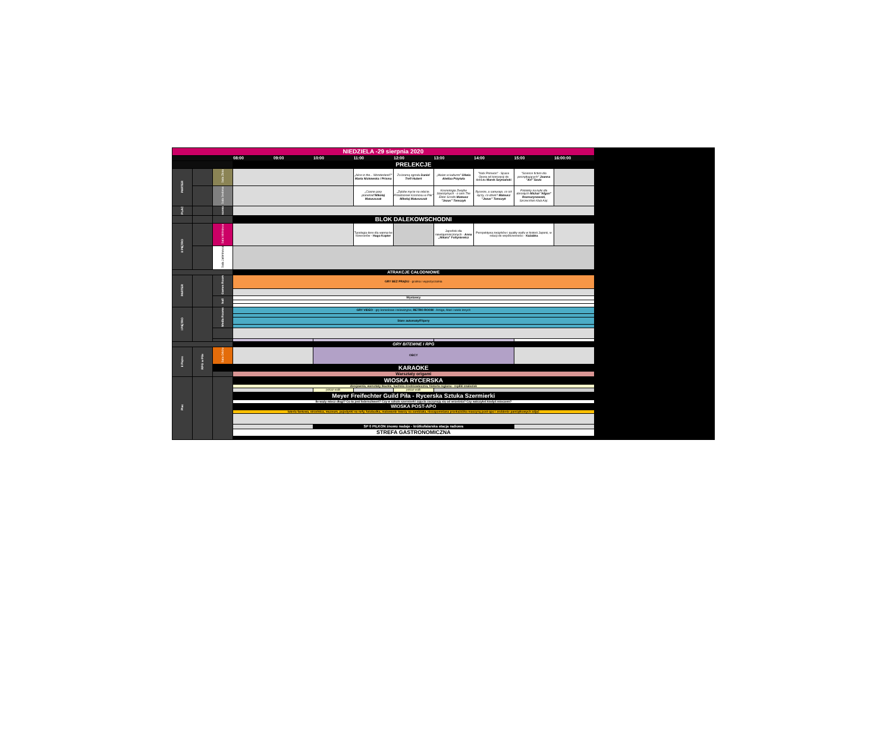| NIEDZIELA -29 sierpnia 2020 | | | | | | | | | | | |
| | | | 08:00 | 09:00 | 10:00 | 11:00 | 12:00 | 13:00 | 14:00 | 15:00 | 16:00:00 |
| | | | PRELEKCJE | | | | | | | | |
| PARTER | | Sala Złota | | | | „Alice in the... Wonderland?” Marta Nickowska / Prisma | Za bramą ogrodu Daniel Trefl Hubert | „Mulan w kulturze” Oliwia Aiwilaa Przytuła | "Nick Primeon" - Space Opera od koncepcji do debiutu Marek Szymański | "Science fiction dla początkujących" Joanna "Ari" Szulc | |
| | | Sala Srebrna | | | | „Ciasne pary planetoid” Mikołaj Matuszczak | „Zębów mycie na orbicie. Przedsionek Kosmosu w Pile” Mikołaj Matuszczak | Kosmologia Zwojów Starożytnych - o serii The Elder Scrolls Mateusz "Jezus" Tomczyk | Rycerze, a samuraje, co ich łączy, co dzieli? Mateusz "Jezus" Tomczyk | Pistolety na kulki dla dorosłych Michał "Afgan" Rozmarynowski, Szczeciński Klub Azji. | |
| PLAC | | scena | | | | | | | | | |
| | | | BLOK DALEKOWSCHODNI | | | | | | | | |
| II PIĘTRO | | Sala Wiśniowa | | | | Typologia dere dla wanna-be koneserów - Hugo Kopter | | Japoński dla niewtajemniczonych - Anna „Nikara” Foltyniewicz | Perspektywa związków i quality waifu w historii Japonii, w relacji do współczesności - Każabka | | |
| | | Sala Jaśminowa | | | | | | | | | |
| | | | ATRAKCJE CAŁODNIOWE | | | | | | | | |
| PARTER | | Games Room | GRY BEZ PRĄDU - gralnia i wypożyczalnia | | | | | | | | |
| | | hall | Wystawcy | | | | | | | | |
| I PIĘTRO | | Media Rooms | GRY VIDEO - gry konsolowe i telewizyjne, RETRO ROOM - Amiga, Atari i wiele innych | | | | | | | | |
| | | | Stare automaty/Flipery | | | | | | | | |
| | | | GRY BITEWNE I RPG | | | | | | | | |
| II Piętro | RPG w Pile | Sala Orków | | | OBCY | | | | | | |
| | | | KARAOKE | | | | | | | | |
| | | | Warsztaty origami | | | | | | | | |
| Plac | | | WIOSKA RYCERSKA | | | | | | | | |
| | | | zbrojownia, warsztaty tkackie, kuchnia średniowieczna, historia regionu - repliki znalezisk | | | | | | | | |
| | | | | | pokaz walk | | pokaz walk | | | | |
| | | | Meyer Freifechter Guild Piła - Rycerska Sztuka Szermierki | | | | | | | | |
| | | | Ile waży miecz długi? Co to jest federschwert? Czy w szkole szermierki zajęcia zaczynają się od września? Czy walczyłeś kiedyś mieczem? | | | | | | | | |
| | | | WIOSKA POST-APO | | | | | | | | |
| | | | loteria fantowa, strzelnica, muzeum, pojedynki na nefy, fotobudka, malowanie twarzy na zombiaka, niezapomniana przekażdżka maszyną post-apo i zrobienie pamiątkowych zdjęć | | | | | | | | |
| | | | | | SP 0 PILKON znowu nadaje - krótkofalarska stacja radiowa | | | | | | |
| | | | STREFA GASTRONOMICZNA | | | | | | | | |